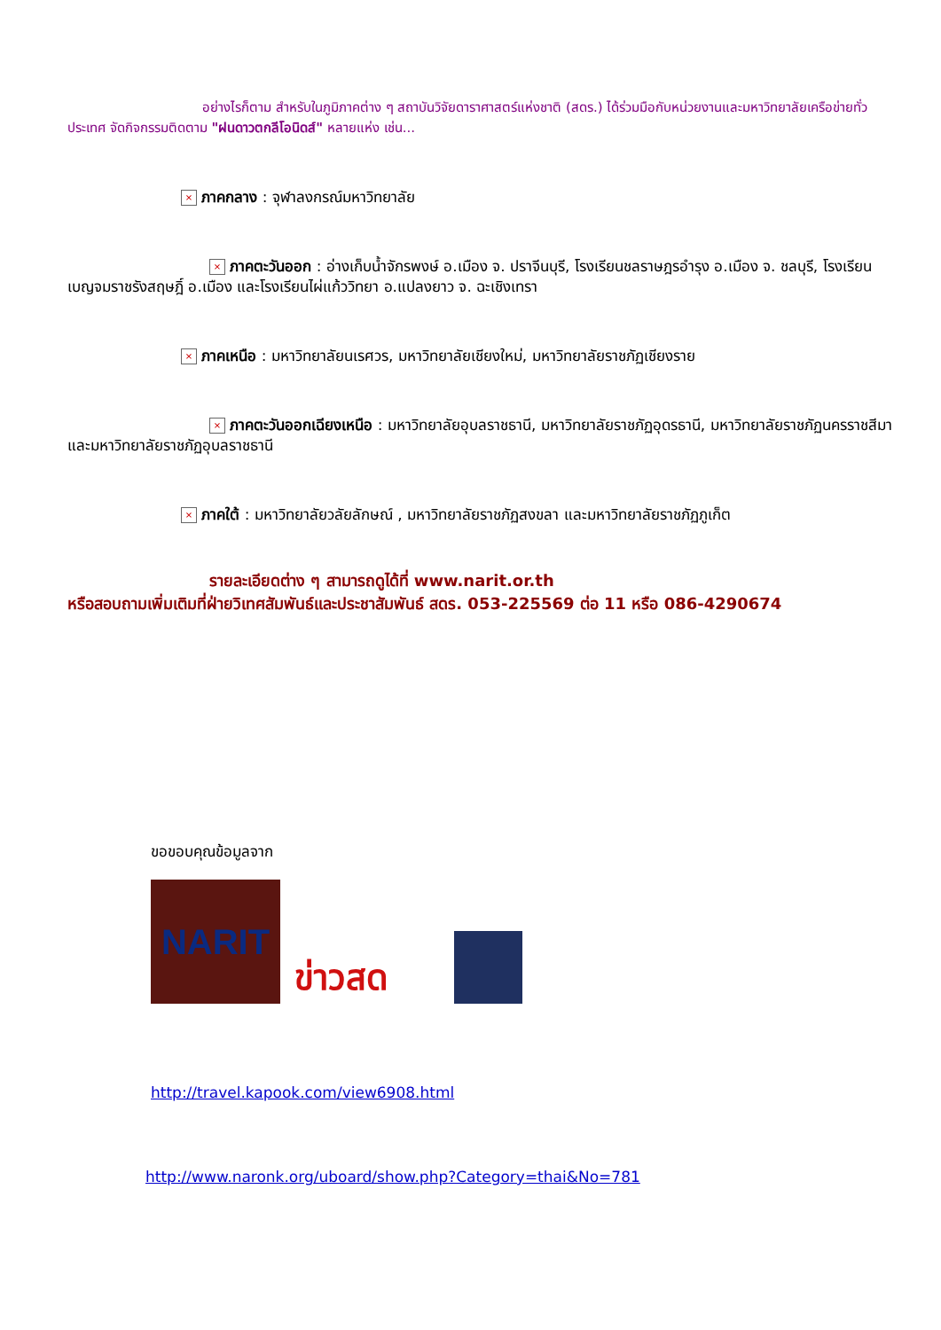อย่างไรก็ตาม สำหรับในภูมิภาคต่าง ๆ สถาบันวิจัยดาราศาสตร์แห่งชาติ (สดร.) ได้ร่วมมือกับหน่วยงานและมหาวิทยาลัยเครือข่ายทั่วประเทศ จัดกิจกรรมติดตาม "ฝนดาวตกลีโอนิดส์" หลายแห่ง เช่น...
× ภาคกลาง : จุฬาลงกรณ์มหาวิทยาลัย
× ภาคตะวันออก : อ่างเก็บน้ำจักรพงษ์ อ.เมือง จ. ปราจีนบุรี, โรงเรียนชลราษฎรอำรุง อ.เมือง จ. ชลบุรี, โรงเรียน เบญจมราชรังสฤษฎิ์ อ.เมือง และโรงเรียนไผ่แก้ววิทยา อ.แปลงยาว จ. ฉะเชิงเทรา
× ภาคเหนือ : มหาวิทยาลัยนเรศวร, มหาวิทยาลัยเชียงใหม่, มหาวิทยาลัยราชภัฏเชียงราย
× ภาคตะวันออกเฉียงเหนือ : มหาวิทยาลัยอุบลราชธานี, มหาวิทยาลัยราชภัฏอุดรธานี, มหาวิทยาลัยราชภัฏนครราชสีมา และมหาวิทยาลัยราชภัฏอุบลราชธานี
× ภาคใต้ : มหาวิทยาลัยวลัยลักษณ์ , มหาวิทยาลัยราชภัฏสงขลา และมหาวิทยาลัยราชภัฏภูเก็ต
รายละเอียดต่าง ๆ สามารถดูได้ที่ www.narit.or.th
หรือสอบถามเพิ่มเติมที่ฝ่ายวิเทศสัมพันธ์และประชาสัมพันธ์ สดร. 053-225569 ต่อ 11 หรือ 086-4290674
ขอขอบคุณข้อมูลจาก
NARIT
ข่าวสด
http://travel.kapook.com/view6908.html
http://www.naronk.org/uboard/show.php?Category=thai&No=781